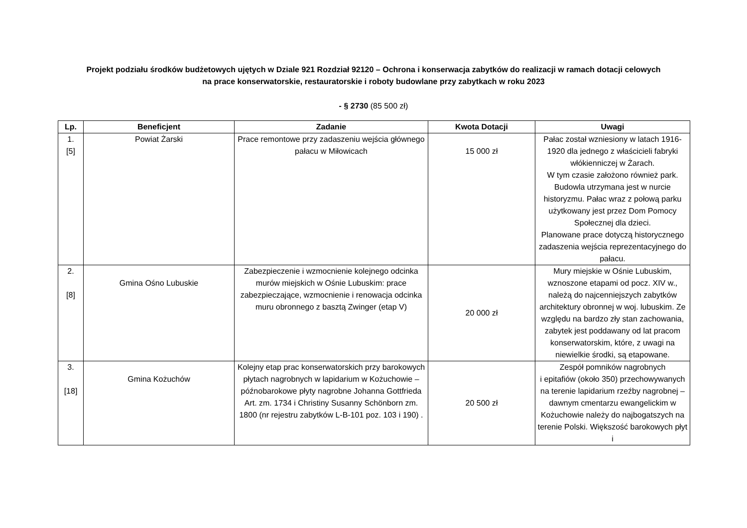Projekt podziału środków budżetowych ujętych w Dziale 921 Rozdział 92120 – Ochrona i konserwacja zabytków do realizacji w ramach dotacji celowych
na prace konserwatorskie, restauratorskie i roboty budowlane przy zabytkach w roku 2023
- § 2730 (85 500 zł)
| Lp. | Beneficjent | Zadanie | Kwota Dotacji | Uwagi |
| --- | --- | --- | --- | --- |
| 1. [5] | Powiat Żarski | Prace remontowe przy zadaszeniu wejścia głównego pałacu w Miłowicach | 15 000 zł | Pałac został wzniesiony w latach 1916-1920 dla jednego z właścicieli fabryki włókienniczej w Żarach. W tym czasie założono również park. Budowla utrzymana jest w nurcie historyzmu. Pałac wraz z połową parku użytkowany jest przez Dom Pomocy Społecznej dla dzieci. Planowane prace dotyczą historycznego zadaszenia wejścia reprezentacyjnego do pałacu. |
| 2. [8] | Gmina Ośno Lubuskie | Zabezpieczenie i wzmocnienie kolejnego odcinka murów miejskich w Ośnie Lubuskim: prace zabezpieczające, wzmocnienie i renowacja odcinka muru obronnego z basztą Zwinger (etap V) | 20 000 zł | Mury miejskie w Ośnie Lubuskim, wznoszone etapami od pocz. XIV w., należą do najcenniejszych zabytków architektury obronnej w woj. lubuskim. Ze względu na bardzo zły stan zachowania, zabytek jest poddawany od lat pracom konserwatorskim, które, z uwagi na niewielkie środki, są etapowane. |
| 3. [18] | Gmina Kożuchów | Kolejny etap prac konserwatorskich przy barokowych płytach nagrobnych w lapidarium w Kożuchowie – późnobarokowe płyty nagrobne Johanna Gottfrieda Art. zm. 1734 i Christiny Susanny Schönborn zm. 1800 (nr rejestru zabytków L-B-101 poz. 103 i 190) . | 20 500 zł | Zespół pomników nagrobnych i epitafiów (około 350) przechowywanych na terenie lapidarium rzeźby nagrobnej – dawnym cmentarzu ewangelickim w Kożuchowie należy do najbogatszych na terenie Polski. Większość barokowych płyt i |